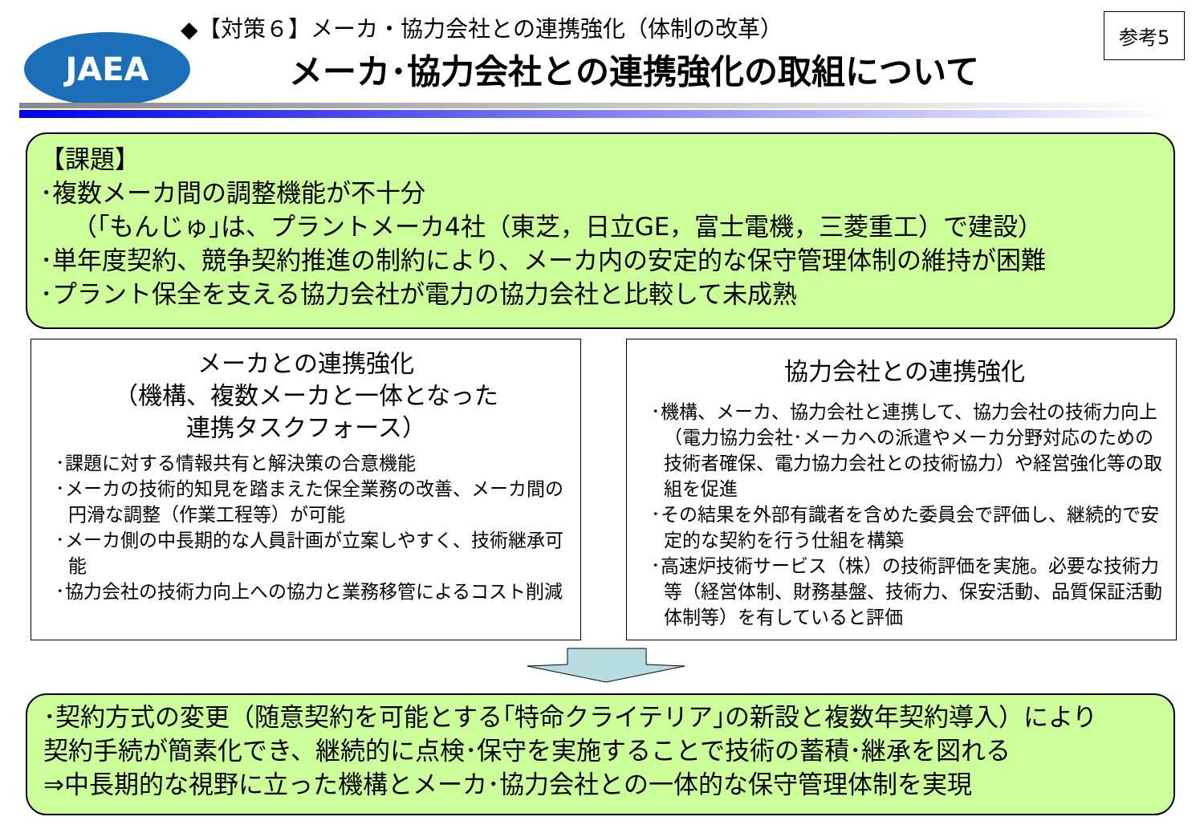JAEA
◆【対策６】メーカ・協力会社との連携強化（体制の改革）
メーカ･協力会社との連携強化の取組について
参考5
【課題】
･複数メーカ間の調整機能が不十分
（｢もんじゅ｣は、プラントメーカ4社（東芝，日立GE，富士電機，三菱重工）で建設）
･単年度契約、競争契約推進の制約により、メーカ内の安定的な保守管理体制の維持が困難
･プラント保全を支える協力会社が電力の協力会社と比較して未成熟
メーカとの連携強化
（機構、複数メーカと一体となった
連携タスクフォース）
･課題に対する情報共有と解決策の合意機能
･メーカの技術的知見を踏まえた保全業務の改善、メーカ間の円滑な調整（作業工程等）が可能
･メーカ側の中長期的な人員計画が立案しやすく、技術継承可能
･協力会社の技術力向上への協力と業務移管によるコスト削減
協力会社との連携強化
･機構、メーカ、協力会社と連携して、協力会社の技術力向上（電力協力会社･メーカへの派遣やメーカ分野対応のための技術者確保、電力協力会社との技術協力）や経営強化等の取組を促進
･その結果を外部有識者を含めた委員会で評価し、継続的で安定的な契約を行う仕組を構築
･高速炉技術サービス（株）の技術評価を実施。必要な技術力等（経営体制、財務基盤、技術力、保安活動、品質保証活動体制等）を有していると評価
･契約方式の変更（随意契約を可能とする｢特命クライテリア｣の新設と複数年契約導入）により
契約手続が簡素化でき、継続的に点検･保守を実施することで技術の蓄積･継承を図れる
⇒中長期的な視野に立った機構とメーカ･協力会社との一体的な保守管理体制を実現